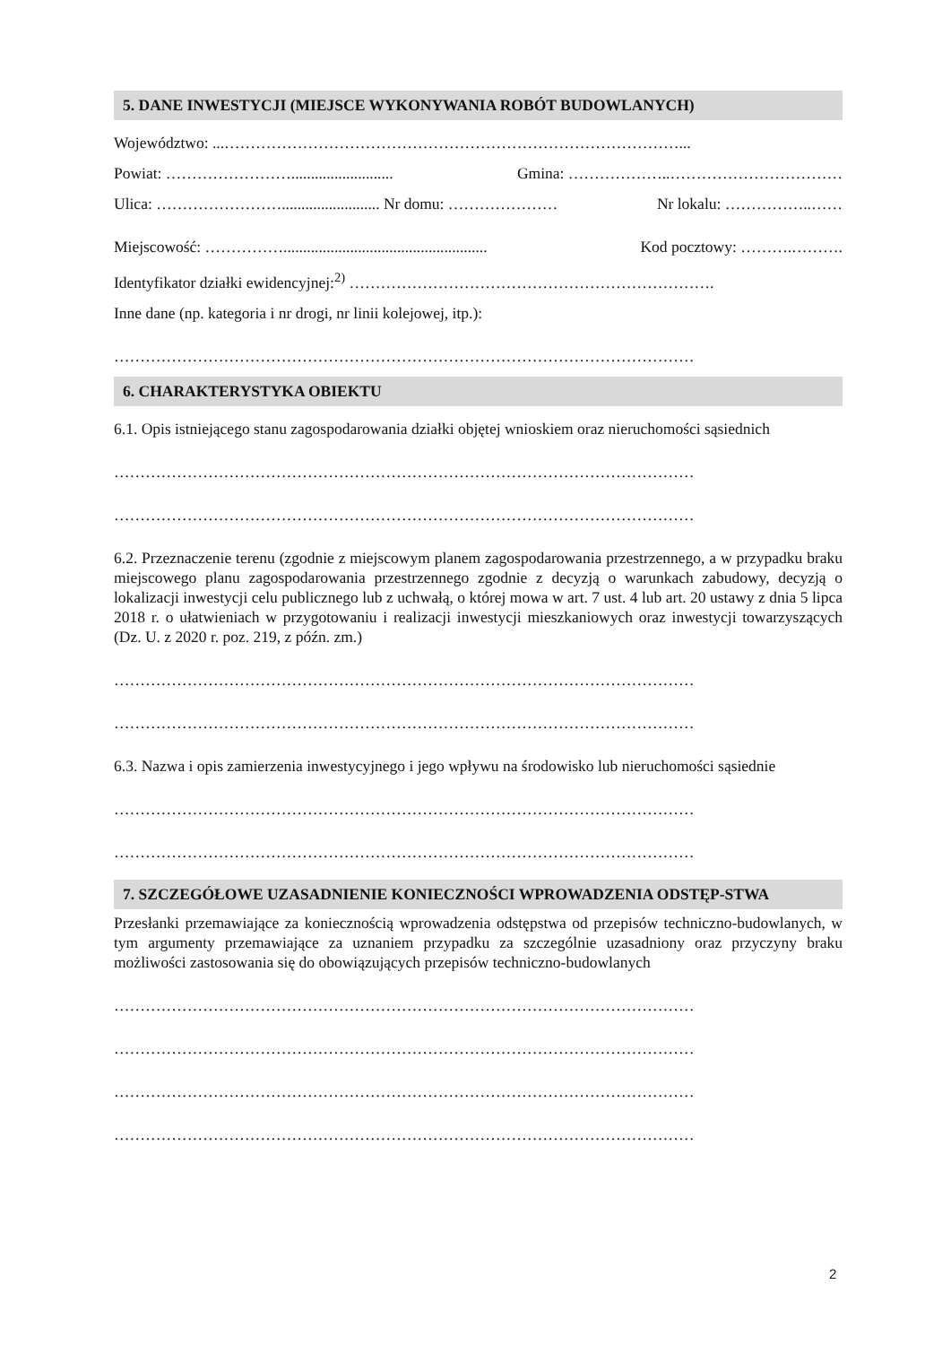5. DANE INWESTYCJI (MIEJSCE WYKONYWANIA ROBÓT BUDOWLANYCH)
Województwo: ...……………………………………………………………………………...
Powiat: …………………….......................... Gmina: ………………..……………………………
Ulica: ……………………......................... Nr domu: ………………… Nr lokalu: ……………..……
Miejscowość: …………….................................................... Kod pocztowy: ……….……….
Identyfikator działki ewidencyjnej:<sup>2)</sup> …………………………………………………………….
Inne dane (np. kategoria i nr drogi, nr linii kolejowej, itp.):
…………………………………………………………………………………………………
6. CHARAKTERYSTYKA OBIEKTU
6.1. Opis istniejącego stanu zagospodarowania działki objętej wnioskiem oraz nieruchomości sąsiednich
…………………………………………………………………………………………………
…………………………………………………………………………………………………
6.2. Przeznaczenie terenu (zgodnie z miejscowym planem zagospodarowania przestrzennego, a w przypadku braku miejscowego planu zagospodarowania przestrzennego zgodnie z decyzją o warunkach zabudowy, decyzją o lokalizacji inwestycji celu publicznego lub z uchwałą, o której mowa w art. 7 ust. 4 lub art. 20 ustawy z dnia 5 lipca 2018 r. o ułatwieniach w przygotowaniu i realizacji inwestycji mieszkaniowych oraz inwestycji towarzyszących (Dz. U. z 2020 r. poz. 219, z późn. zm.)
…………………………………………………………………………………………………
…………………………………………………………………………………………………
6.3. Nazwa i opis zamierzenia inwestycyjnego i jego wpływu na środowisko lub nieruchomości sąsiednie
…………………………………………………………………………………………………
…………………………………………………………………………………………………
7. SZCZEGÓŁOWE UZASADNIENIE KONIECZNOŚCI WPROWADZENIA ODSTĘP-STWA
Przesłanki przemawiające za koniecznością wprowadzenia odstępstwa od przepisów techniczno-budowlanych, w tym argumenty przemawiające za uznaniem przypadku za szczególnie uzasadniony oraz przyczyny braku możliwości zastosowania się do obowiązujących przepisów techniczno-budowlanych
…………………………………………………………………………………………………
…………………………………………………………………………………………………
…………………………………………………………………………………………………
…………………………………………………………………………………………………
2